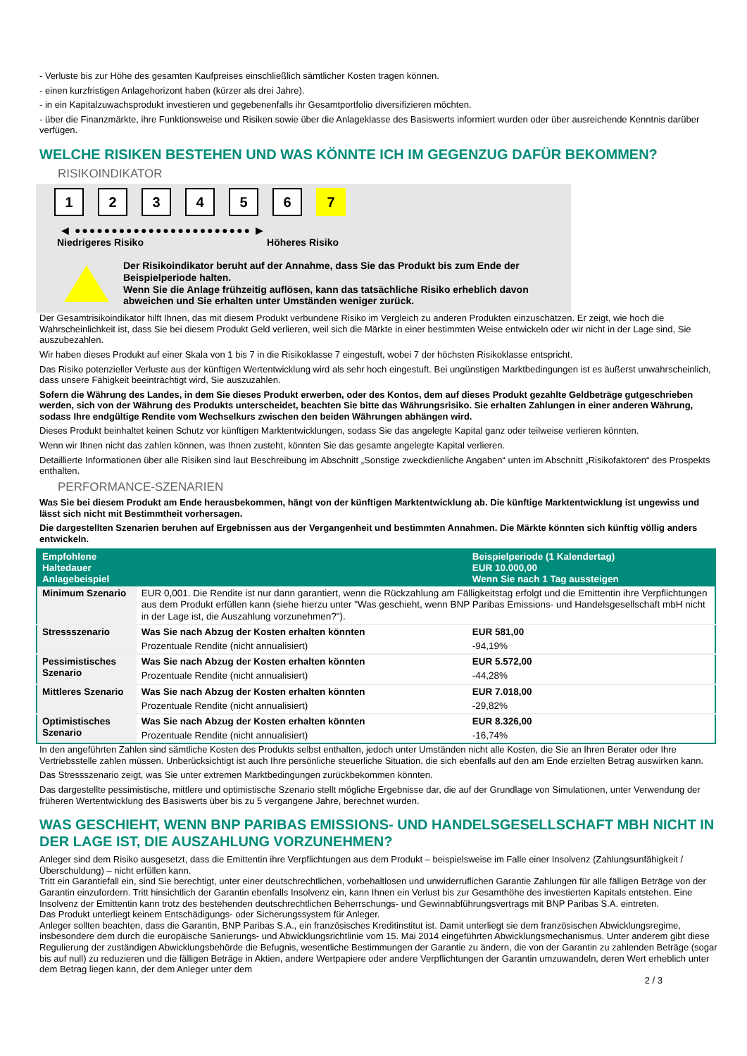- Verluste bis zur Höhe des gesamten Kaufpreises einschließlich sämtlicher Kosten tragen können.
- einen kurzfristigen Anlagehorizont haben (kürzer als drei Jahre).
- in ein Kapitalzuwachsprodukt investieren und gegebenenfalls ihr Gesamtportfolio diversifizieren möchten.
- über die Finanzmärkte, ihre Funktionsweise und Risiken sowie über die Anlageklasse des Basiswerts informiert wurden oder über ausreichende Kenntnis darüber verfügen.
WELCHE RISIKEN BESTEHEN UND WAS KÖNNTE ICH IM GEGENZUG DAFÜR BEKOMMEN?
RISIKOINDIKATOR
1 2 3 4 5 6 7
◀ ●●●●●●●●●●●●●●●●●●●●●●●● ▶
Niedrigeres Risiko Höheres Risiko
Der Risikoindikator beruht auf der Annahme, dass Sie das Produkt bis zum Ende der Beispielperiode halten.
Wenn Sie die Anlage frühzeitig auflösen, kann das tatsächliche Risiko erheblich davon abweichen und Sie erhalten unter Umständen weniger zurück.
Der Gesamtrisikoindikator hilft Ihnen, das mit diesem Produkt verbundene Risiko im Vergleich zu anderen Produkten einzuschätzen. Er zeigt, wie hoch die Wahrscheinlichkeit ist, dass Sie bei diesem Produkt Geld verlieren, weil sich die Märkte in einer bestimmten Weise entwickeln oder wir nicht in der Lage sind, Sie auszubezahlen.
Wir haben dieses Produkt auf einer Skala von 1 bis 7 in die Risikoklasse 7 eingestuft, wobei 7 der höchsten Risikoklasse entspricht.
Das Risiko potenzieller Verluste aus der künftigen Wertentwicklung wird als sehr hoch eingestuft. Bei ungünstigen Marktbedingungen ist es äußerst unwahrscheinlich, dass unsere Fähigkeit beeinträchtigt wird, Sie auszuzahlen.
Sofern die Währung des Landes, in dem Sie dieses Produkt erwerben, oder des Kontos, dem auf dieses Produkt gezahlte Geldbeträge gutgeschrieben werden, sich von der Währung des Produkts unterscheidet, beachten Sie bitte das Währungsrisiko. Sie erhalten Zahlungen in einer anderen Währung, sodass Ihre endgültige Rendite vom Wechselkurs zwischen den beiden Währungen abhängen wird.
Dieses Produkt beinhaltet keinen Schutz vor künftigen Marktentwicklungen, sodass Sie das angelegte Kapital ganz oder teilweise verlieren könnten.
Wenn wir Ihnen nicht das zahlen können, was Ihnen zusteht, könnten Sie das gesamte angelegte Kapital verlieren.
Detaillierte Informationen über alle Risiken sind laut Beschreibung im Abschnitt „Sonstige zweckdienliche Angaben“ unten im Abschnitt „Risikofaktoren“ des Prospekts enthalten.
PERFORMANCE-SZENARIEN
Was Sie bei diesem Produkt am Ende herausbekommen, hängt von der künftigen Marktentwicklung ab. Die künftige Marktentwicklung ist ungewiss und lässt sich nicht mit Bestimmtheit vorhersagen.
Die dargestellten Szenarien beruhen auf Ergebnissen aus der Vergangenheit und bestimmten Annahmen. Die Märkte könnten sich künftig völlig anders entwickeln.
| Empfohlene Haltedauer Anlagebeispiel | | Beispielperiode (1 Kalendertag) EUR 10.000,00 Wenn Sie nach 1 Tag aussteigen |
| --- | --- | --- |
| Minimum Szenario | EUR 0,001. Die Rendite ist nur dann garantiert, wenn die Rückzahlung am Fälligkeitstag erfolgt und die Emittentin ihre Verpflichtungen aus dem Produkt erfüllen kann (siehe hierzu unter "Was geschieht, wenn BNP Paribas Emissions- und Handelsgesellschaft mbH nicht in der Lage ist, die Auszahlung vorzunehmen?"). | |
| Stressszenario | Was Sie nach Abzug der Kosten erhalten könnten | EUR 581,00 |
| | Prozentuale Rendite (nicht annualisiert) | -94,19% |
| Pessimistisches Szenario | Was Sie nach Abzug der Kosten erhalten könnten | EUR 5.572,00 |
| | Prozentuale Rendite (nicht annualisiert) | -44,28% |
| Mittleres Szenario | Was Sie nach Abzug der Kosten erhalten könnten | EUR 7.018,00 |
| | Prozentuale Rendite (nicht annualisiert) | -29,82% |
| Optimistisches Szenario | Was Sie nach Abzug der Kosten erhalten könnten | EUR 8.326,00 |
| | Prozentuale Rendite (nicht annualisiert) | -16,74% |
In den angeführten Zahlen sind sämtliche Kosten des Produkts selbst enthalten, jedoch unter Umständen nicht alle Kosten, die Sie an Ihren Berater oder Ihre Vertriebsstelle zahlen müssen. Unberücksichtigt ist auch Ihre persönliche steuerliche Situation, die sich ebenfalls auf den am Ende erzielten Betrag auswirken kann.
Das Stressszenario zeigt, was Sie unter extremen Marktbedingungen zurückbekommen könnten.
Das dargestellte pessimistische, mittlere und optimistische Szenario stellt mögliche Ergebnisse dar, die auf der Grundlage von Simulationen, unter Verwendung der früheren Wertentwicklung des Basiswerts über bis zu 5 vergangene Jahre, berechnet wurden.
WAS GESCHIEHT, WENN BNP PARIBAS EMISSIONS- UND HANDELSGESELLSCHAFT MBH NICHT IN DER LAGE IST, DIE AUSZAHLUNG VORZUNEHMEN?
Anleger sind dem Risiko ausgesetzt, dass die Emittentin ihre Verpflichtungen aus dem Produkt – beispielsweise im Falle einer Insolvenz (Zahlungsunfähigkeit / Überschuldung) – nicht erfüllen kann.
Tritt ein Garantiefall ein, sind Sie berechtigt, unter einer deutschrechtlichen, vorbehaltlosen und unwiderruflichen Garantie Zahlungen für alle fälligen Beträge von der Garantin einzufordern. Tritt hinsichtlich der Garantin ebenfalls Insolvenz ein, kann Ihnen ein Verlust bis zur Gesamthöhe des investierten Kapitals entstehen. Eine Insolvenz der Emittentin kann trotz des bestehenden deutschrechtlichen Beherrschungs- und Gewinnabführungsvertrags mit BNP Paribas S.A. eintreten.
Das Produkt unterliegt keinem Entschädigungs- oder Sicherungssystem für Anleger.
Anleger sollten beachten, dass die Garantin, BNP Paribas S.A., ein französisches Kreditinstitut ist. Damit unterliegt sie dem französischen Abwicklungsregime, insbesondere dem durch die europäische Sanierungs- und Abwicklungsrichtlinie vom 15. Mai 2014 eingeführten Abwicklungsmechanismus. Unter anderem gibt diese Regulierung der zuständigen Abwicklungsbehörde die Befugnis, wesentliche Bestimmungen der Garantie zu ändern, die von der Garantin zu zahlenden Beträge (sogar bis auf null) zu reduzieren und die fälligen Beträge in Aktien, andere Wertpapiere oder andere Verpflichtungen der Garantin umzuwandeln, deren Wert erheblich unter dem Betrag liegen kann, der dem Anleger unter dem
2 / 3